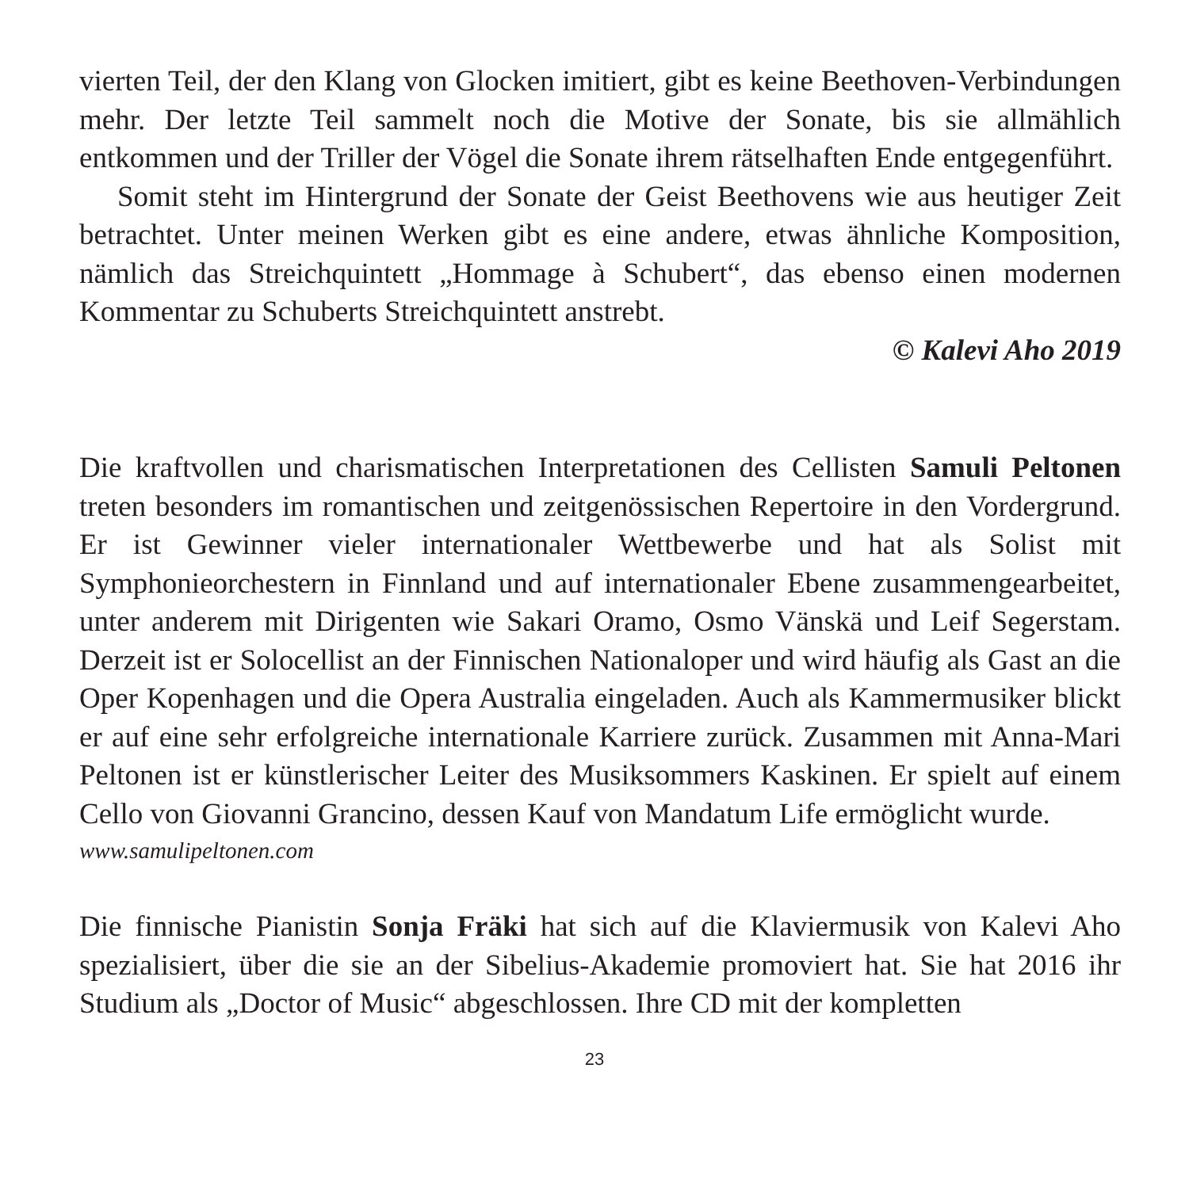vierten Teil, der den Klang von Glocken imitiert, gibt es keine Beethoven-Verbindungen mehr. Der letzte Teil sammelt noch die Motive der Sonate, bis sie allmählich entkommen und der Triller der Vögel die Sonate ihrem rätselhaften Ende entgegenführt.
Somit steht im Hintergrund der Sonate der Geist Beethovens wie aus heutiger Zeit betrachtet. Unter meinen Werken gibt es eine andere, etwas ähnliche Komposition, nämlich das Streichquintett „Hommage à Schubert“, das ebenso einen modernen Kommentar zu Schuberts Streichquintett anstrebt.
© Kalevi Aho 2019
Die kraftvollen und charismatischen Interpretationen des Cellisten Samuli Peltonen treten besonders im romantischen und zeitgenössischen Repertoire in den Vordergrund. Er ist Gewinner vieler internationaler Wettbewerbe und hat als Solist mit Symphonieorchestern in Finnland und auf internationaler Ebene zusammengearbeitet, unter anderem mit Dirigenten wie Sakari Oramo, Osmo Vänskä und Leif Segerstam. Derzeit ist er Solocellist an der Finnischen Nationaloper und wird häufig als Gast an die Oper Kopenhagen und die Opera Australia eingeladen. Auch als Kammermusiker blickt er auf eine sehr erfolgreiche internationale Karriere zurück. Zusammen mit Anna-Mari Peltonen ist er künstlerischer Leiter des Musiksommers Kaskinen. Er spielt auf einem Cello von Giovanni Grancino, dessen Kauf von Mandatum Life ermöglicht wurde.
www.samulipeltonen.com
Die finnische Pianistin Sonja Fräki hat sich auf die Klaviermusik von Kalevi Aho spezialisiert, über die sie an der Sibelius-Akademie promoviert hat. Sie hat 2016 ihr Studium als „Doctor of Music“ abgeschlossen. Ihre CD mit der kompletten
23